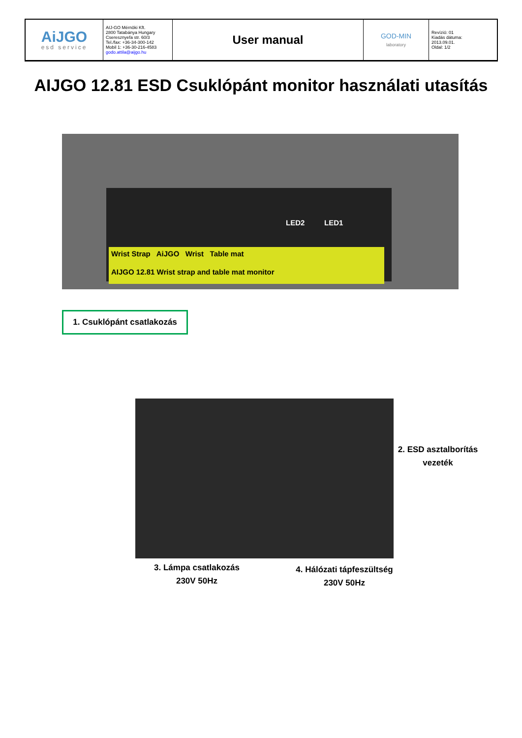| AiJGO esd service | AIJ-GO Mérnöki Kft. 2800 Tatabánya Hungary Cseresznyefa str. 60/3 Tel./fax: +36-34-300-142 Mobil 1: +36-30-216-4583 godo.attila@aijgo.hu | User manual | GOD-MIN laboratory | Revízió: 01 Kiadás dátuma: 2013.09.01. Oldal: 1/2 |
AIJGO 12.81 ESD Csuklópánt monitor használati utasítás
LED2 LED1
Wrist Strap AiJGO Wrist Table mat
AIJGO 12.81 Wrist strap and table mat monitor
1. Csuklópánt csatlakozás
2. ESD asztalborítás vezeték
3. Lámpa csatlakozás
230V 50Hz
4. Hálózati tápfeszültség
230V 50Hz